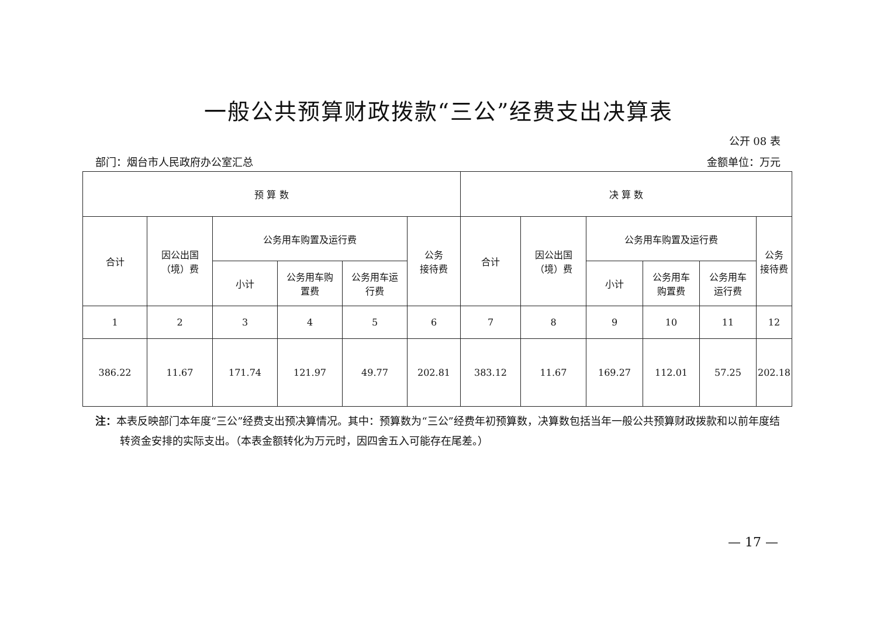一般公共预算财政拨款“三公”经费支出决算表
公开 08 表
部门：烟台市人民政府办公室汇总 金额单位：万元
| 预 算 数 | | | | | | 决 算 数 | | | | | |
| --- | --- | --- | --- | --- | --- | --- | --- | --- | --- | --- | --- |
| 合计 | 因公出国 （境）费 | 公务用车购置及运行费 | | | 公务 接待费 | 合计 | 因公出国 （境）费 | 公务用车购置及运行费 | | | 公务 接待费 |
| | | 小计 | 公务用车购 置费 | 公务用车运 行费 | | | | 小计 | 公务用车 购置费 | 公务用车 运行费 | |
| 1 | 2 | 3 | 4 | 5 | 6 | 7 | 8 | 9 | 10 | 11 | 12 |
| 386.22 | 11.67 | 171.74 | 121.97 | 49.77 | 202.81 | 383.12 | 11.67 | 169.27 | 112.01 | 57.25 | 202.18 |
注：本表反映部门本年度“三公”经费支出预决算情况。其中：预算数为“三公”经费年初预算数，决算数包括当年一般公共预算财政拨款和以前年度结转资金安排的实际支出。（本表金额转化为万元时，因四舍五入可能存在尾差。）
— 17 —